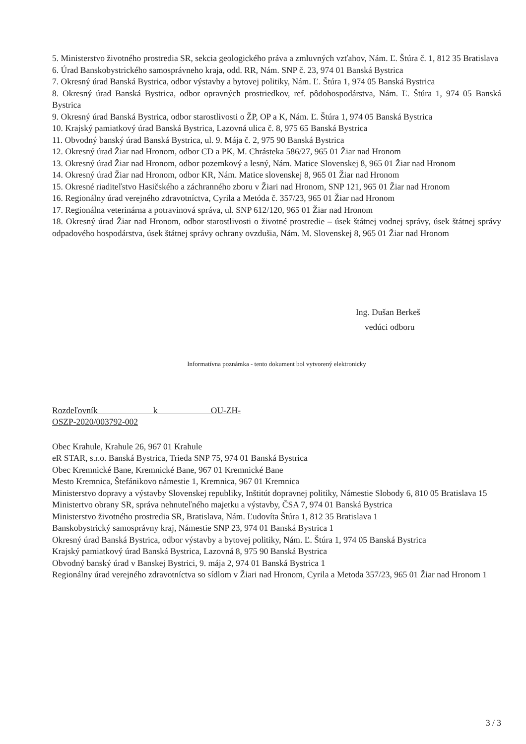5. Ministerstvo životného prostredia SR, sekcia geologického práva a zmluvných vzťahov, Nám. Ľ. Štúra č. 1, 812 35 Bratislava
6. Úrad Banskobystrického samosprávneho kraja, odd. RR, Nám. SNP č. 23, 974 01 Banská Bystrica
7. Okresný úrad Banská Bystrica, odbor výstavby a bytovej politiky, Nám. Ľ. Štúra 1, 974 05 Banská Bystrica
8. Okresný úrad Banská Bystrica, odbor opravných prostriedkov, ref. pôdohospodárstva, Nám. Ľ. Štúra 1, 974 05 Banská Bystrica
9. Okresný úrad Banská Bystrica, odbor starostlivosti o ŽP, OP a K, Nám. Ľ. Štúra 1, 974 05 Banská Bystrica
10. Krajský pamiatkový úrad Banská Bystrica, Lazovná ulica č. 8, 975 65 Banská Bystrica
11. Obvodný banský úrad Banská Bystrica, ul. 9. Mája č. 2, 975 90 Banská Bystrica
12. Okresný úrad Žiar nad Hronom, odbor CD a PK, M. Chrásteka 586/27, 965 01 Žiar nad Hronom
13. Okresný úrad Žiar nad Hronom, odbor pozemkový a lesný, Nám. Matice Slovenskej 8, 965 01 Žiar nad Hronom
14. Okresný úrad Žiar nad Hronom, odbor KR, Nám. Matice slovenskej 8, 965 01 Žiar nad Hronom
15. Okresné riaditeľstvo Hasičského a záchranného zboru v Žiari nad Hronom, SNP 121, 965 01 Žiar nad Hronom
16. Regionálny úrad verejného zdravotníctva, Cyrila a Metóda č. 357/23, 965 01 Žiar nad Hronom
17. Regionálna veterinárna a potravinová správa, ul. SNP 612/120, 965 01 Žiar nad Hronom
18. Okresný úrad Žiar nad Hronom, odbor starostlivosti o životné prostredie – úsek štátnej vodnej správy, úsek štátnej správy odpadového hospodárstva, úsek štátnej správy ochrany ovzdušia, Nám. M. Slovenskej 8, 965 01 Žiar nad Hronom
Ing. Dušan Berkeš
vedúci odboru
Informatívna poznámka - tento dokument bol vytvorený elektronicky
Rozdeľovník k OU-ZH-OSZP-2020/003792-002
Obec Krahule, Krahule 26, 967 01 Krahule
eR STAR, s.r.o. Banská Bystrica, Trieda SNP 75, 974 01 Banská Bystrica
Obec Kremnické Bane, Kremnické Bane, 967 01 Kremnické Bane
Mesto Kremnica, Štefánikovo námestie 1, Kremnica, 967 01 Kremnica
Ministerstvo dopravy a výstavby Slovenskej republiky, Inštitút dopravnej politiky, Námestie Slobody 6, 810 05 Bratislava 15
Ministertvo obrany SR, správa nehnuteľného majetku a výstavby, ČSA 7, 974 01 Banská Bystrica
Ministerstvo životného prostredia SR, Bratislava, Nám. Ľudovíta Štúra 1, 812 35 Bratislava 1
Banskobystrický samosprávny kraj, Námestie SNP 23, 974 01 Banská Bystrica 1
Okresný úrad Banská Bystrica, odbor výstavby a bytovej politiky, Nám. Ľ. Štúra 1, 974 05 Banská Bystrica
Krajský pamiatkový úrad Banská Bystrica, Lazovná 8, 975 90 Banská Bystrica
Obvodný banský úrad v Banskej Bystrici, 9. mája 2, 974 01 Banská Bystrica 1
Regionálny úrad verejného zdravotníctva so sídlom v Žiari nad Hronom, Cyrila a Metoda 357/23, 965 01 Žiar nad Hronom 1
3 / 3